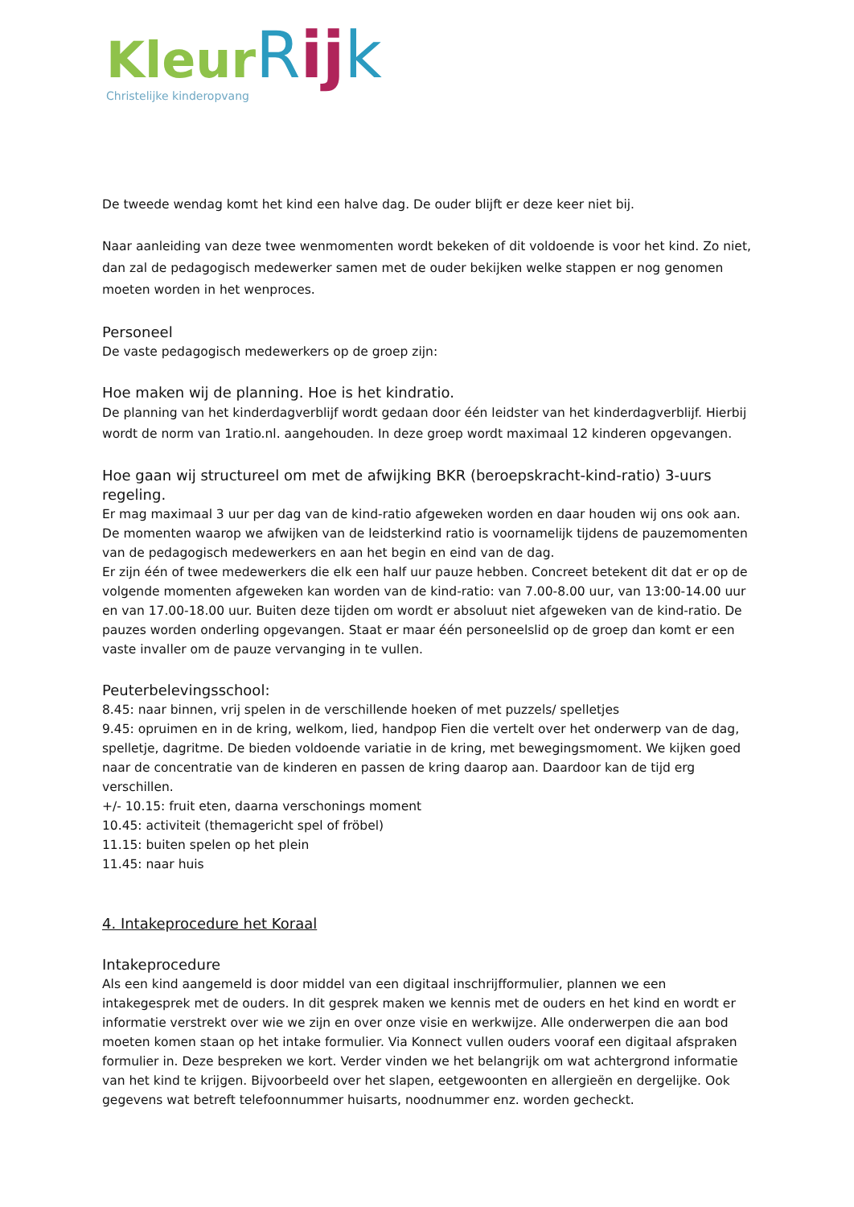KleurRijk
Christelijke kinderopvang
De tweede wendag komt het kind een halve dag. De ouder blijft er deze keer niet bij.
Naar aanleiding van deze twee wenmomenten wordt bekeken of dit voldoende is voor het kind. Zo niet, dan zal de pedagogisch medewerker samen met de ouder bekijken welke stappen er nog genomen moeten worden in het wenproces.
Personeel
De vaste pedagogisch medewerkers op de groep zijn:
Hoe maken wij de planning. Hoe is het kindratio.
De planning van het kinderdagverblijf wordt gedaan door één leidster van het kinderdagverblijf. Hierbij wordt de norm van 1ratio.nl. aangehouden. In deze groep wordt maximaal 12 kinderen opgevangen.
Hoe gaan wij structureel om met de afwijking BKR (beroepskracht-kind-ratio) 3-uurs regeling.
Er mag maximaal 3 uur per dag van de kind-ratio afgeweken worden en daar houden wij ons ook aan. De momenten waarop we afwijken van de leidsterkind ratio is voornamelijk tijdens de pauzemomenten van de pedagogisch medewerkers en aan het begin en eind van de dag.
Er zijn één of twee medewerkers die elk een half uur pauze hebben. Concreet betekent dit dat er op de volgende momenten afgeweken kan worden van de kind-ratio: van 7.00-8.00 uur, van 13:00-14.00 uur en van 17.00-18.00 uur. Buiten deze tijden om wordt er absoluut niet afgeweken van de kind-ratio. De pauzes worden onderling opgevangen. Staat er maar één personeelslid op de groep dan komt er een vaste invaller om de pauze vervanging in te vullen.
Peuterbelevingsschool:
8.45: naar binnen, vrij spelen in de verschillende hoeken of met puzzels/ spelletjes
9.45: opruimen en in de kring, welkom, lied, handpop Fien die vertelt over het onderwerp van de dag, spelletje, dagritme. De bieden voldoende variatie in de kring, met bewegingsmoment. We kijken goed naar de concentratie van de kinderen en passen de kring daarop aan. Daardoor kan de tijd erg verschillen.
+/- 10.15: fruit eten, daarna verschonings moment
10.45: activiteit (themagericht spel of fröbel)
11.15: buiten spelen op het plein
11.45: naar huis
4. Intakeprocedure het Koraal
Intakeprocedure
Als een kind aangemeld is door middel van een digitaal inschrijfformulier, plannen we een intakegesprek met de ouders. In dit gesprek maken we kennis met de ouders en het kind en wordt er informatie verstrekt over wie we zijn en over onze visie en werkwijze. Alle onderwerpen die aan bod moeten komen staan op het intake formulier. Via Konnect vullen ouders vooraf een digitaal afspraken formulier in. Deze bespreken we kort. Verder vinden we het belangrijk om wat achtergrond informatie van het kind te krijgen. Bijvoorbeeld over het slapen, eetgewoonten en allergieën en dergelijke. Ook gegevens wat betreft telefoonnummer huisarts, noodnummer enz. worden gecheckt.